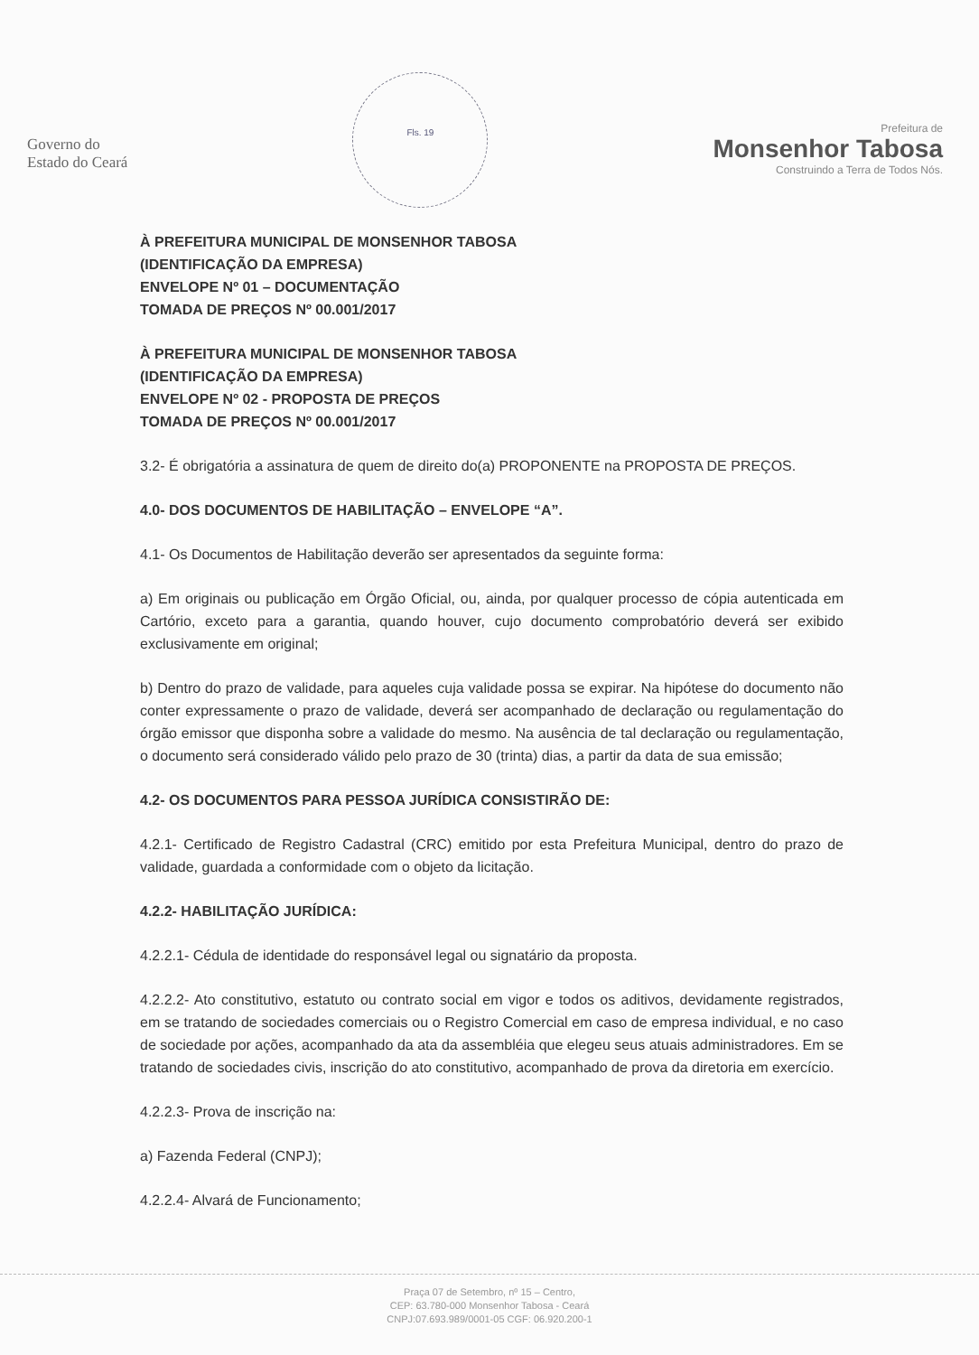Governo do
Estado do Ceará
Fls. 19
Prefeitura de
Monsenhor Tabosa
Construindo a Terra de Todos Nós.
À PREFEITURA MUNICIPAL DE MONSENHOR TABOSA
(IDENTIFICAÇÃO DA EMPRESA)
ENVELOPE Nº 01 – DOCUMENTAÇÃO
TOMADA DE PREÇOS Nº 00.001/2017
À PREFEITURA MUNICIPAL DE MONSENHOR TABOSA
(IDENTIFICAÇÃO DA EMPRESA)
ENVELOPE Nº 02 - PROPOSTA DE PREÇOS
TOMADA DE PREÇOS Nº 00.001/2017
3.2- É obrigatória a assinatura de quem de direito do(a) PROPONENTE na PROPOSTA DE PREÇOS.
4.0- DOS DOCUMENTOS DE HABILITAÇÃO – ENVELOPE “A”.
4.1- Os Documentos de Habilitação deverão ser apresentados da seguinte forma:
a) Em originais ou publicação em Órgão Oficial, ou, ainda, por qualquer processo de cópia autenticada em Cartório, exceto para a garantia, quando houver, cujo documento comprobatório deverá ser exibido exclusivamente em original;
b) Dentro do prazo de validade, para aqueles cuja validade possa se expirar. Na hipótese do documento não conter expressamente o prazo de validade, deverá ser acompanhado de declaração ou regulamentação do órgão emissor que disponha sobre a validade do mesmo. Na ausência de tal declaração ou regulamentação, o documento será considerado válido pelo prazo de 30 (trinta) dias, a partir da data de sua emissão;
4.2- OS DOCUMENTOS PARA PESSOA JURÍDICA CONSISTIRÃO DE:
4.2.1- Certificado de Registro Cadastral (CRC) emitido por esta Prefeitura Municipal, dentro do prazo de validade, guardada a conformidade com o objeto da licitação.
4.2.2- HABILITAÇÃO JURÍDICA:
4.2.2.1- Cédula de identidade do responsável legal ou signatário da proposta.
4.2.2.2- Ato constitutivo, estatuto ou contrato social em vigor e todos os aditivos, devidamente registrados, em se tratando de sociedades comerciais ou o Registro Comercial em caso de empresa individual, e no caso de sociedade por ações, acompanhado da ata da assembléia que elegeu seus atuais administradores. Em se tratando de sociedades civis, inscrição do ato constitutivo, acompanhado de prova da diretoria em exercício.
4.2.2.3- Prova de inscrição na:
a) Fazenda Federal (CNPJ);
4.2.2.4- Alvará de Funcionamento;
Praça 07 de Setembro, nº 15 – Centro,
CEP: 63.780-000 Monsenhor Tabosa - Ceará
CNPJ:07.693.989/0001-05 CGF: 06.920.200-1